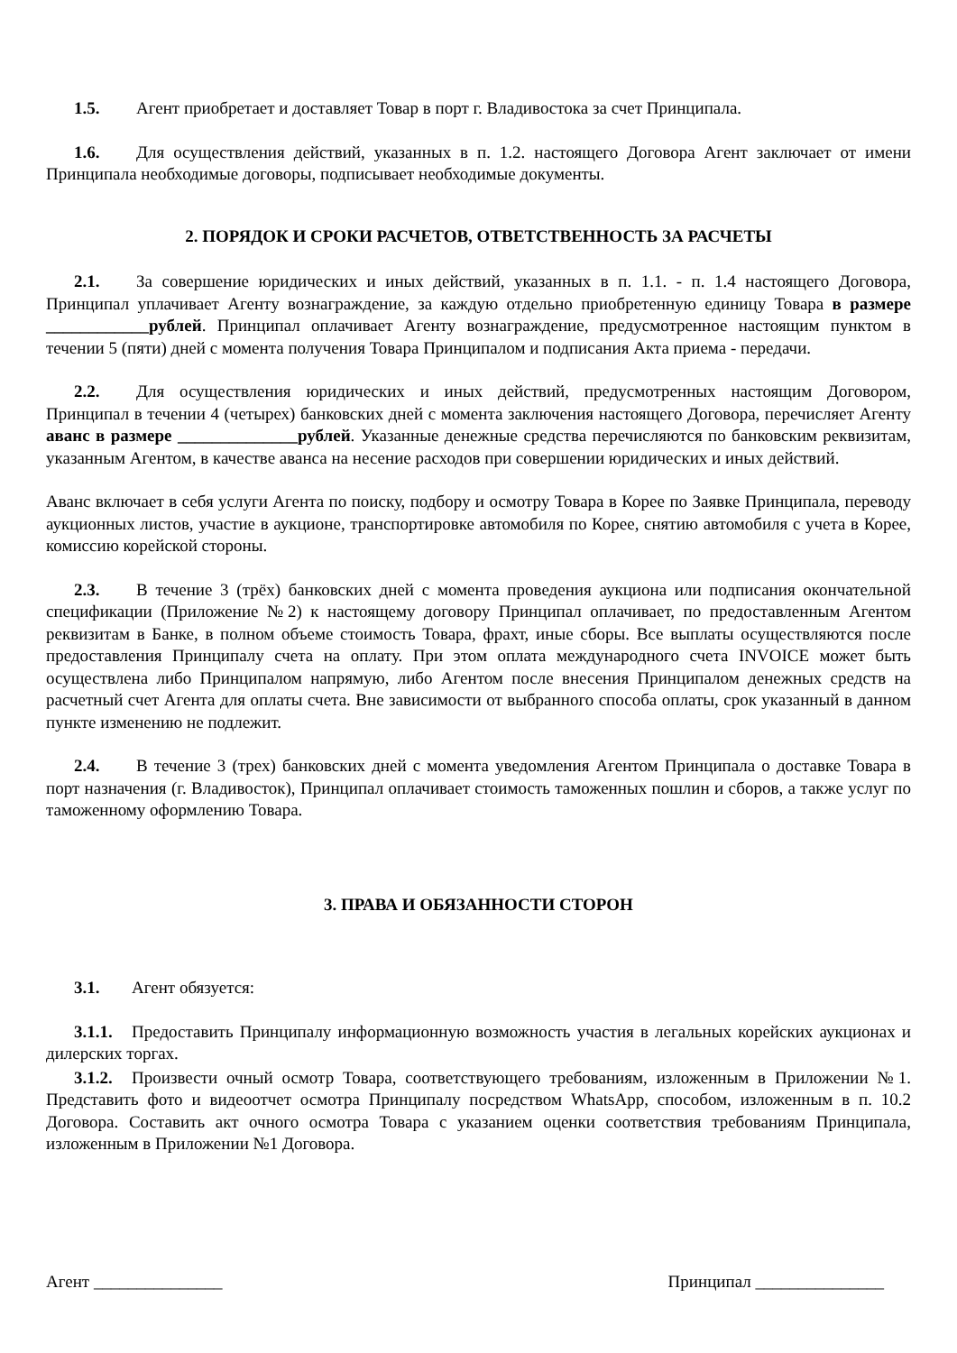1.5. Агент приобретает и доставляет Товар в порт г. Владивостока за счет Принципала.
1.6. Для осуществления действий, указанных в п. 1.2. настоящего Договора Агент заключает от имени Принципала необходимые договоры, подписывает необходимые документы.
2. ПОРЯДОК И СРОКИ РАСЧЕТОВ, ОТВЕТСТВЕННОСТЬ ЗА РАСЧЕТЫ
2.1. За совершение юридических и иных действий, указанных в п. 1.1. - п. 1.4 настоящего Договора, Принципал уплачивает Агенту вознаграждение, за каждую отдельно приобретенную единицу Товара в размере ____________рублей. Принципал оплачивает Агенту вознаграждение, предусмотренное настоящим пунктом в течении 5 (пяти) дней с момента получения Товара Принципалом и подписания Акта приема - передачи.
2.2. Для осуществления юридических и иных действий, предусмотренных настоящим Договором, Принципал в течении 4 (четырех) банковских дней с момента заключения настоящего Договора, перечисляет Агенту аванс в размере ______________рублей. Указанные денежные средства перечисляются по банковским реквизитам, указанным Агентом, в качестве аванса на несение расходов при совершении юридических и иных действий.
Аванс включает в себя услуги Агента по поиску, подбору и осмотру Товара в Корее по Заявке Принципала, переводу аукционных листов, участие в аукционе, транспортировке автомобиля по Корее, снятию автомобиля с учета в Корее, комиссию корейской стороны.
2.3. В течение 3 (трёх) банковских дней с момента проведения аукциона или подписания окончательной спецификации (Приложение №2) к настоящему договору Принципал оплачивает, по предоставленным Агентом реквизитам в Банке, в полном объеме стоимость Товара, фрахт, иные сборы. Все выплаты осуществляются после предоставления Принципалу счета на оплату. При этом оплата международного счета INVOICE может быть осуществлена либо Принципалом напрямую, либо Агентом после внесения Принципалом денежных средств на расчетный счет Агента для оплаты счета. Вне зависимости от выбранного способа оплаты, срок указанный в данном пункте изменению не подлежит.
2.4. В течение 3 (трех) банковских дней с момента уведомления Агентом Принципала о доставке Товара в порт назначения (г. Владивосток), Принципал оплачивает стоимость таможенных пошлин и сборов, а также услуг по таможенному оформлению Товара.
3. ПРАВА И ОБЯЗАННОСТИ СТОРОН
3.1. Агент обязуется:
3.1.1. Предоставить Принципалу информационную возможность участия в легальных корейских аукционах и дилерских торгах.
3.1.2. Произвести очный осмотр Товара, соответствующего требованиям, изложенным в Приложении №1. Представить фото и видеоотчет осмотра Принципалу посредством WhatsApp, способом, изложенным в п. 10.2 Договора. Составить акт очного осмотра Товара с указанием оценки соответствия требованиям Принципала, изложенным в Приложении №1 Договора.
Агент _______________ Принципал _______________